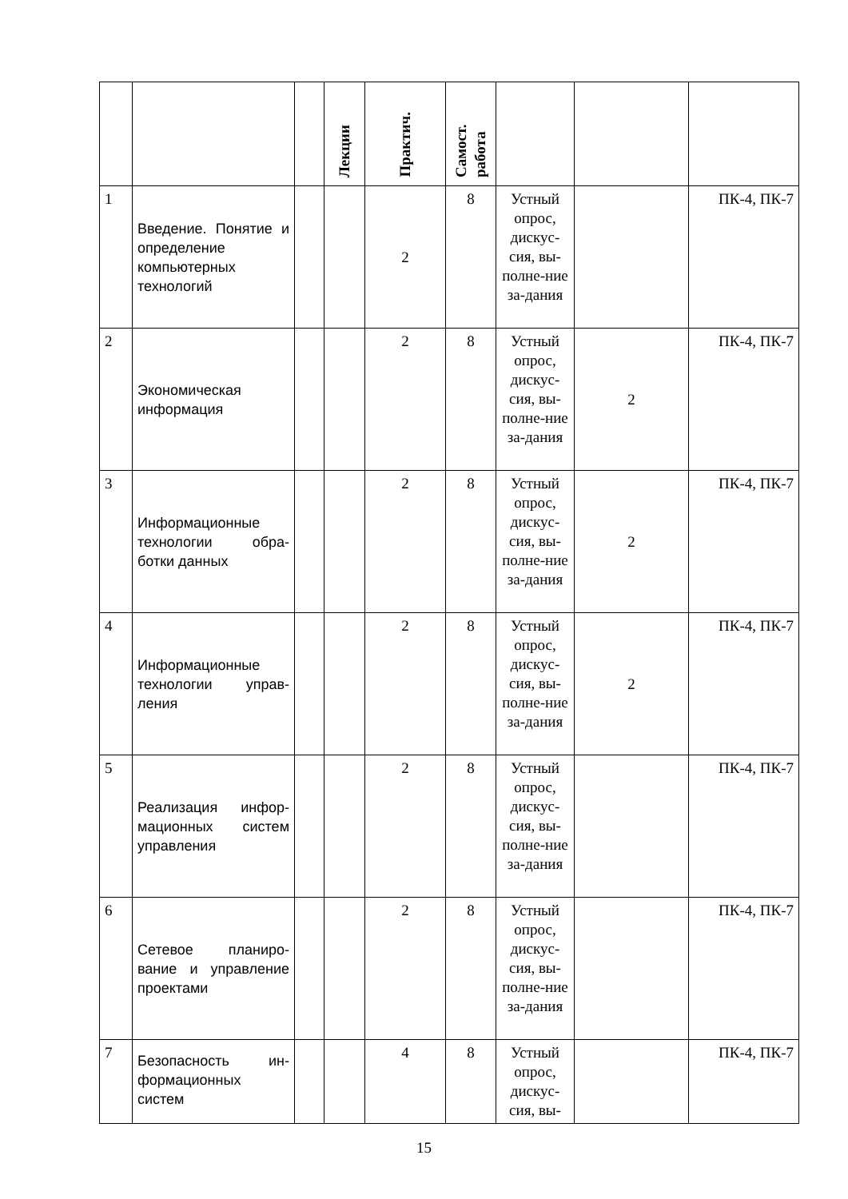| | | | Лекции | Практич. | Самост. работа | | | |
| --- | --- | --- | --- | --- | --- | --- | --- | --- |
| 1 | Введение. Понятие и определение компьютерных технологий | | | 2 | 8 | Устный опрос, дискус-сия, вы-полне-ние за-дания | | ПК-4, ПК-7 |
| 2 | Экономическая информация | | | 2 | 8 | Устный опрос, дискус-сия, вы-полне-ние за-дания | 2 | ПК-4, ПК-7 |
| 3 | Информационные технологии обра-ботки данных | | | 2 | 8 | Устный опрос, дискус-сия, вы-полне-ние за-дания | 2 | ПК-4, ПК-7 |
| 4 | Информационные технологии управ-ления | | | 2 | 8 | Устный опрос, дискус-сия, вы-полне-ние за-дания | 2 | ПК-4, ПК-7 |
| 5 | Реализация инфор-мационных систем управления | | | 2 | 8 | Устный опрос, дискус-сия, вы-полне-ние за-дания | | ПК-4, ПК-7 |
| 6 | Сетевое планиро-вание и управление проектами | | | 2 | 8 | Устный опрос, дискус-сия, вы-полне-ние за-дания | | ПК-4, ПК-7 |
| 7 | Безопасность ин-формационных систем | | | 4 | 8 | Устный опрос, дискус-сия, вы- | | ПК-4, ПК-7 |
15